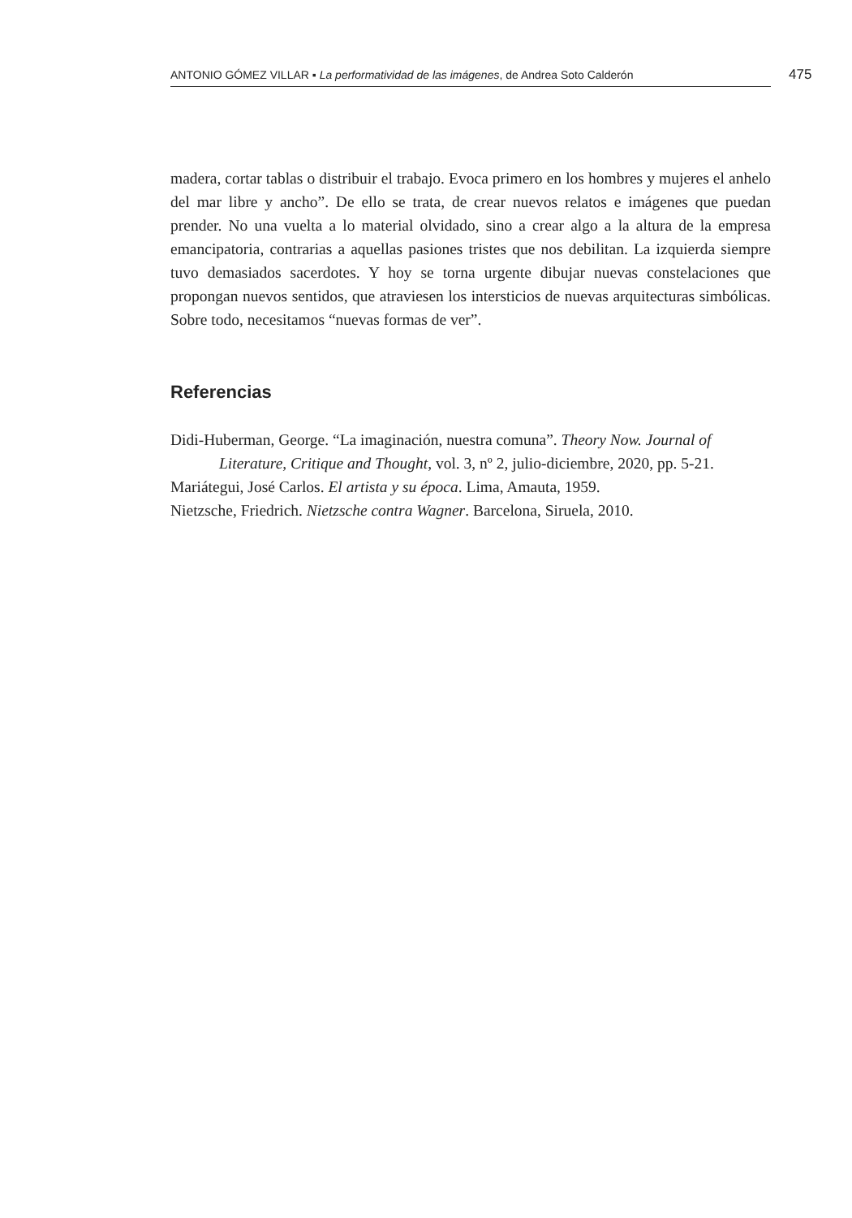ANTONIO GÓMEZ VILLAR ▪ La performatividad de las imágenes, de Andrea Soto Calderón 475
madera, cortar tablas o distribuir el trabajo. Evoca primero en los hombres y mujeres el anhelo del mar libre y ancho”. De ello se trata, de crear nuevos relatos e imágenes que puedan prender. No una vuelta a lo material olvidado, sino a crear algo a la altura de la empresa emancipatoria, contrarias a aquellas pasiones tristes que nos debilitan. La izquierda siempre tuvo demasiados sacerdotes. Y hoy se torna urgente dibujar nuevas constelaciones que propongan nuevos sentidos, que atraviesen los intersticios de nuevas arquitecturas simbólicas. Sobre todo, necesitamos “nuevas formas de ver”.
Referencias
Didi-Huberman, George. “La imaginación, nuestra comuna”. Theory Now. Journal of Literature, Critique and Thought, vol. 3, nº 2, julio-diciembre, 2020, pp. 5-21.
Mariátegui, José Carlos. El artista y su época. Lima, Amauta, 1959.
Nietzsche, Friedrich. Nietzsche contra Wagner. Barcelona, Siruela, 2010.